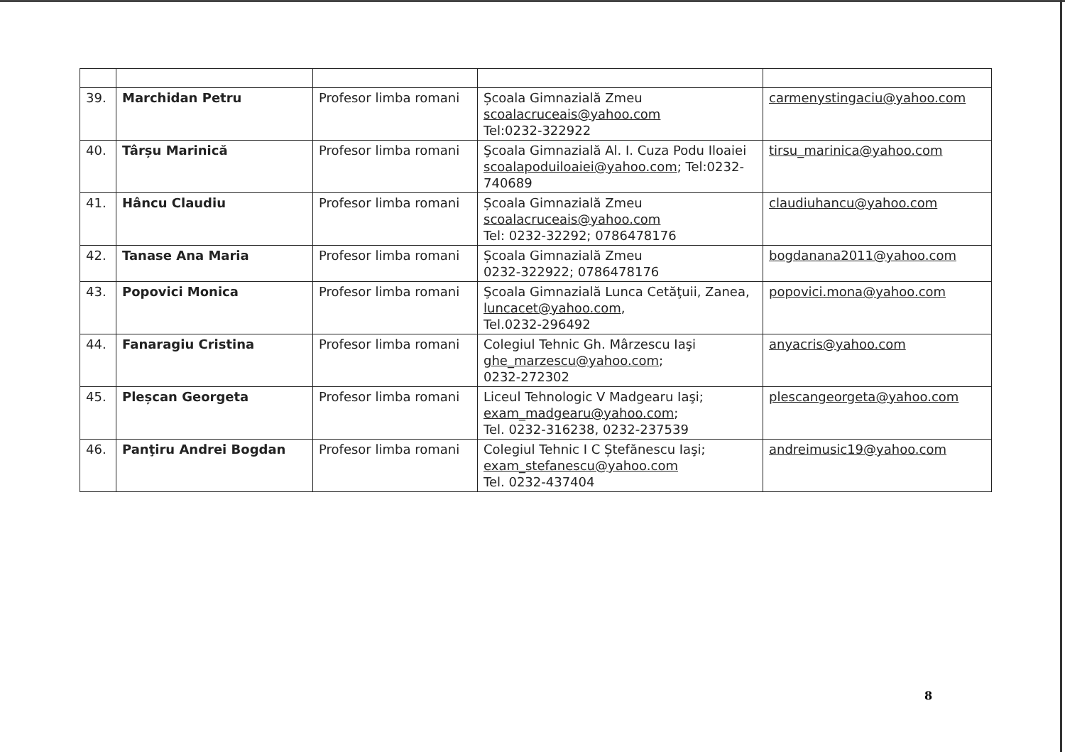| 39. | Marchidan Petru | Profesor limba romani | Școala Gimnazială Zmeu scoalacruceais@yahoo.com Tel:0232-322922 | carmenystingaciu@yahoo.com |
| 40. | Târșu Marinică | Profesor limba romani | Şcoala Gimnazială Al. I. Cuza Podu Iloaiei scoalapoduiloaiei@yahoo.com ; Tel:0232-740689 | tirsu_marinica@yahoo.com |
| 41. | Hâncu Claudiu | Profesor limba romani | Școala Gimnazială Zmeu scoalacruceais@yahoo.com Tel: 0232-32292; 0786478176 | claudiuhancu@yahoo.com |
| 42. | Tanase Ana Maria | Profesor limba romani | Școala Gimnazială Zmeu 0232-322922; 0786478176 | bogdanana2011@yahoo.com |
| 43. | Popovici Monica | Profesor limba romani | Şcoala Gimnazială Lunca Cetăţuii, Zanea, luncacet@yahoo.com , Tel.0232-296492 | popovici.mona@yahoo.com |
| 44. | Fanaragiu Cristina | Profesor limba romani | Colegiul Tehnic Gh. Mârzescu Iaşi ghe_marzescu@yahoo.com ; 0232-272302 | anyacris@yahoo.com |
| 45. | Pleșcan Georgeta | Profesor limba romani | Liceul Tehnologic V Madgearu Iaşi; exam_madgearu@yahoo.com ; Tel. 0232-316238, 0232-237539 | plescangeorgeta@yahoo.com |
| 46. | Panţiru Andrei Bogdan | Profesor limba romani | Colegiul Tehnic I C Ștefănescu Iaşi; exam_stefanescu@yahoo.com Tel. 0232-437404 | andreimusic19@yahoo.com |
8